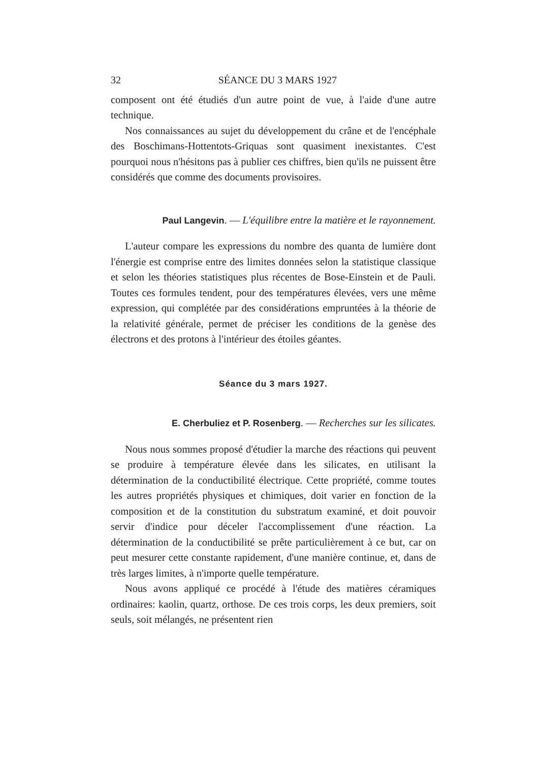32 SÉANCE DU 3 MARS 1927
composent ont été étudiés d'un autre point de vue, à l'aide d'une autre technique.
Nos connaissances au sujet du développement du crâne et de l'encéphale des Boschimans-Hottentots-Griquas sont quasiment inexistantes. C'est pourquoi nous n'hésitons pas à publier ces chiffres, bien qu'ils ne puissent être considérés que comme des documents provisoires.
Paul Langevin. — L'équilibre entre la matière et le rayonnement.
L'auteur compare les expressions du nombre des quanta de lumière dont l'énergie est comprise entre des limites données selon la statistique classique et selon les théories statistiques plus récentes de Bose-Einstein et de Pauli. Toutes ces formules tendent, pour des températures élevées, vers une même expression, qui complétée par des considérations empruntées à la théorie de la relativité générale, permet de préciser les conditions de la genèse des électrons et des protons à l'intérieur des étoiles géantes.
Séance du 3 mars 1927.
E. Cherbuliez et P. Rosenberg. — Recherches sur les silicates.
Nous nous sommes proposé d'étudier la marche des réactions qui peuvent se produire à température élevée dans les silicates, en utilisant la détermination de la conductibilité électrique. Cette propriété, comme toutes les autres propriétés physiques et chimiques, doit varier en fonction de la composition et de la constitution du substratum examiné, et doit pouvoir servir d'indice pour déceler l'accomplissement d'une réaction. La détermination de la conductibilité se prête particulièrement à ce but, car on peut mesurer cette constante rapidement, d'une manière continue, et, dans de très larges limites, à n'importe quelle température.
Nous avons appliqué ce procédé à l'étude des matières céramiques ordinaires: kaolin, quartz, orthose. De ces trois corps, les deux premiers, soit seuls, soit mélangés, ne présentent rien